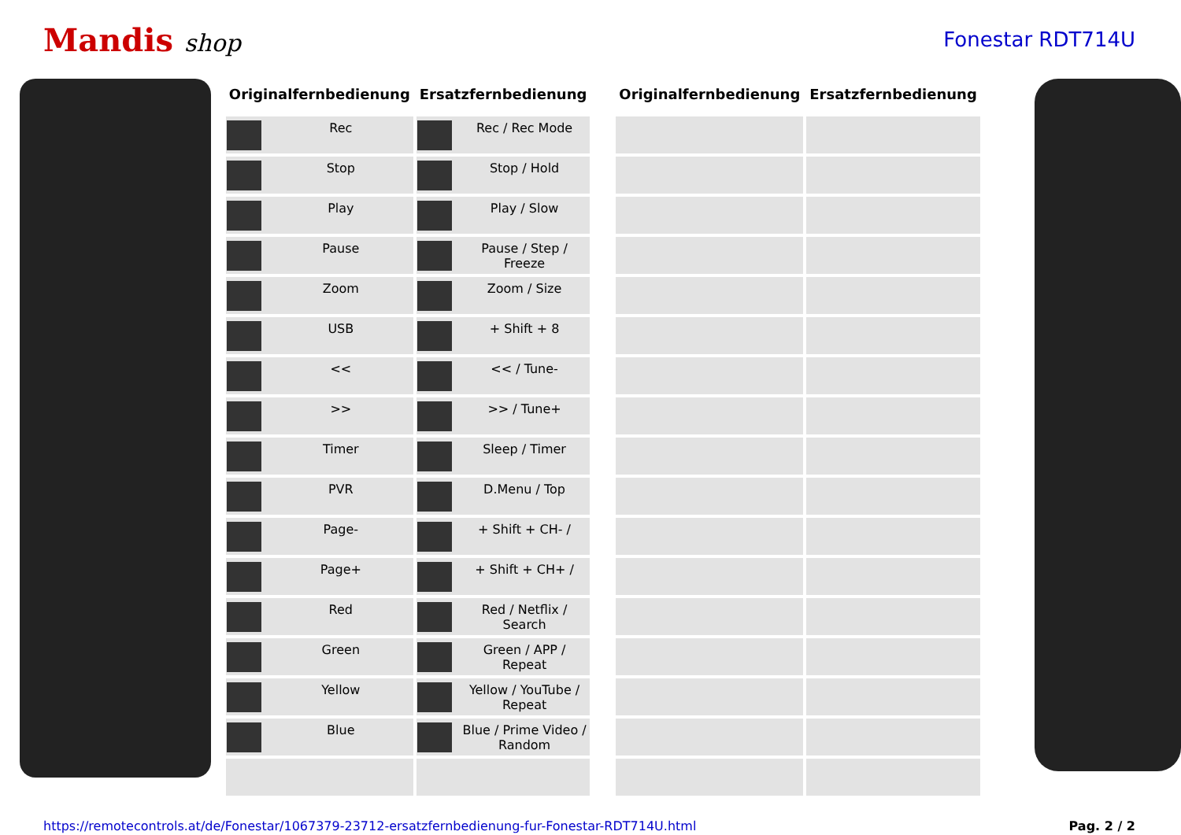Mandis shop
Fonestar RDT714U
| Originalfernbedienung | Ersatzfernbedienung |
| --- | --- |
| Rec | Rec / Rec Mode |
| Stop | Stop / Hold |
| Play | Play / Slow |
| Pause | Pause / Step / Freeze |
| Zoom | Zoom / Size |
| USB | + Shift + 8 |
| << | << / Tune- |
| >> | >> / Tune+ |
| Timer | Sleep / Timer |
| PVR | D.Menu / Top |
| Page- | + Shift + CH- / |
| Page+ | + Shift + CH+ / |
| Red | Red / Netflix / Search |
| Green | Green / APP / Repeat |
| Yellow | Yellow / YouTube / Repeat |
| Blue | Blue / Prime Video / Random |
| Originalfernbedienung | Ersatzfernbedienung |
| --- | --- |
https://remotecontrols.at/de/Fonestar/1067379-23712-ersatzfernbedienung-fur-Fonestar-RDT714U.html Pag. 2 / 2